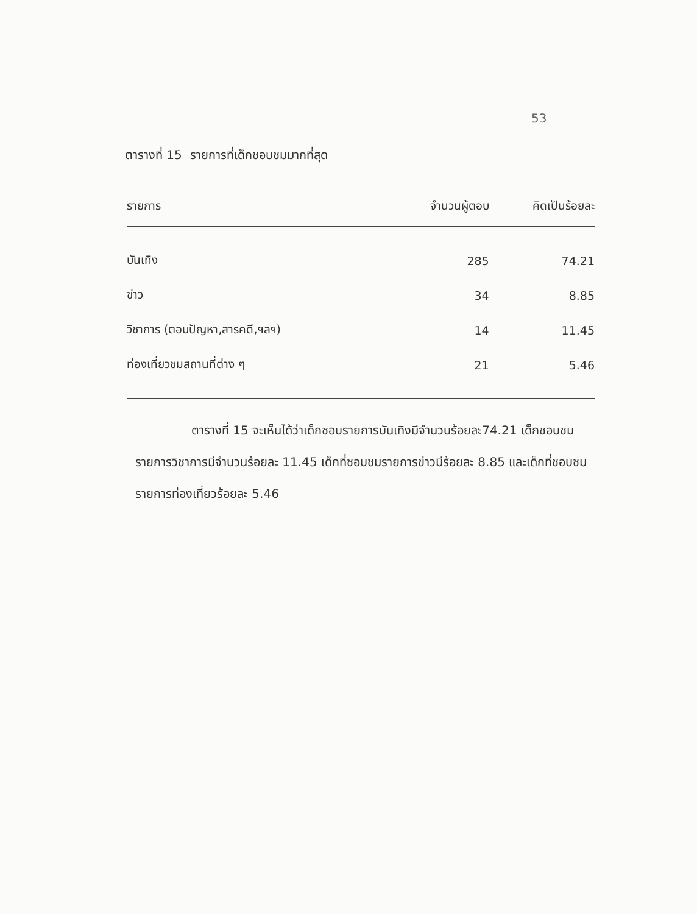53
ตารางที่ 15 รายการที่เด็กชอบชมมากที่สุด
| รายการ | จำนวนผู้ตอบ | คิดเป็นร้อยละ |
| --- | --- | --- |
| บันเทิง | 285 | 74.21 |
| ข่าว | 34 | 8.85 |
| วิชาการ (ตอบปัญหา,สารคดี,ฯลฯ) | 14 | 11.45 |
| ท่องเที่ยวชมสถานที่ต่าง ๆ | 21 | 5.46 |
ตารางที่ 15 จะเห็นได้ว่าเด็กชอบรายการบันเทิงมีจำนวนร้อยละ74.21 เด็กชอบชมรายการวิชาการมีจำนวนร้อยละ 11.45 เด็กที่ชอบชมรายการข่าวมีร้อยละ 8.85 และเด็กที่ชอบชมรายการท่องเที่ยวร้อยละ 5.46